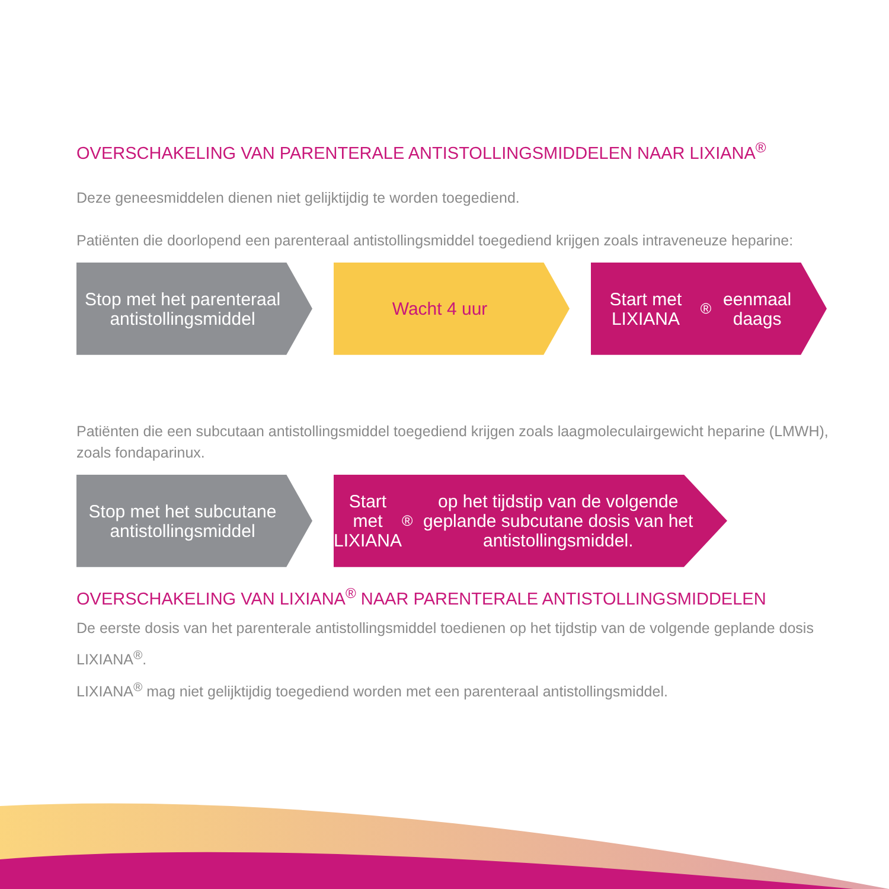OVERSCHAKELING VAN PARENTERALE ANTISTOLLINGSMIDDELEN NAAR LIXIANA<sup>®</sup>
Deze geneesmiddelen dienen niet gelijktijdig te worden toegediend.
Patiënten die doorlopend een parenteraal antistollingsmiddel toegediend krijgen zoals intraveneuze heparine:
Stop met het parenteraal antistollingsmiddel
Wacht 4 uur Start met LIXIANA<sup>®</sup> eenmaal daags
Patiënten die een subcutaan antistollingsmiddel toegediend krijgen zoals laagmoleculairgewicht heparine (LMWH), zoals fondaparinux.
Stop met het subcutane antistollingsmiddel
Start met LIXIANA<sup>®</sup> op het tijdstip van de volgende geplande subcutane dosis van het antistollingsmiddel.
OVERSCHAKELING VAN LIXIANA<sup>®</sup> NAAR PARENTERALE ANTISTOLLINGSMIDDELEN
De eerste dosis van het parenterale antistollingsmiddel toedienen op het tijdstip van de volgende geplande dosis LIXIANA<sup>®</sup>.
LIXIANA<sup>®</sup> mag niet gelijktijdig toegediend worden met een parenteraal antistollingsmiddel.